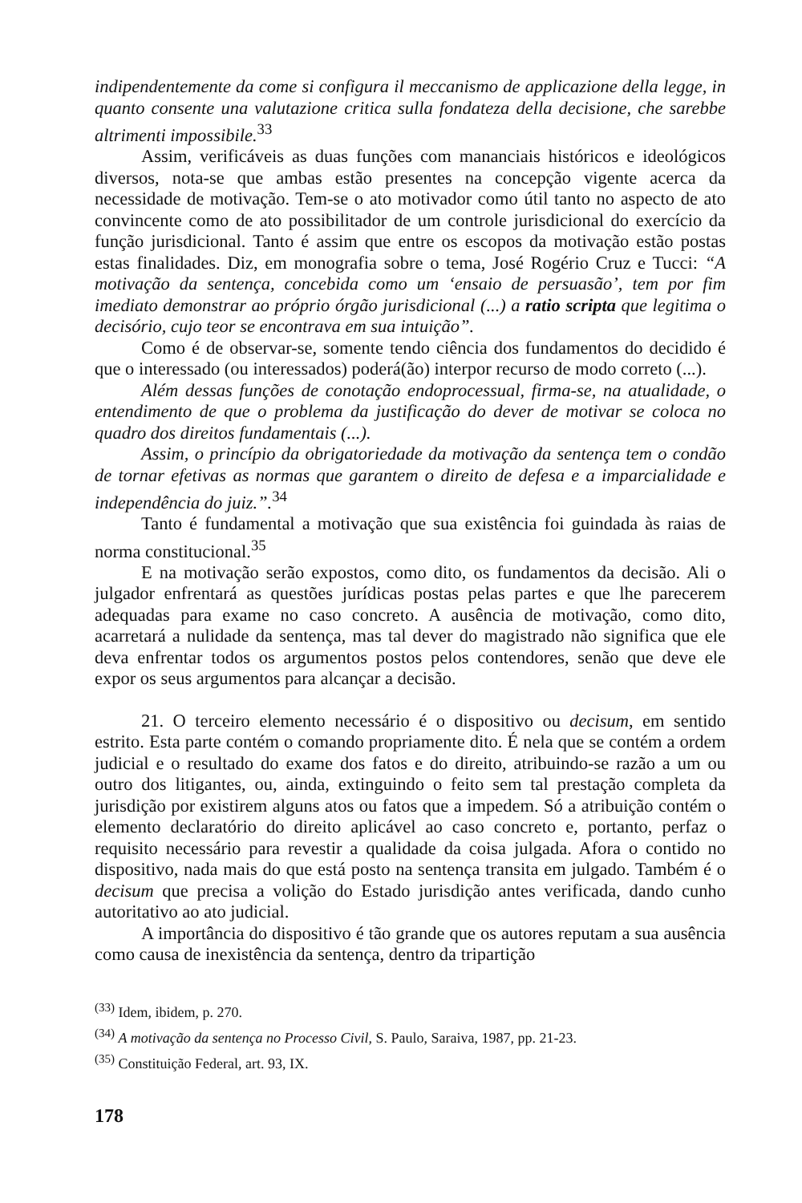indipendentemente da come si configura il meccanismo de applicazione della legge, in quanto consente una valutazione critica sulla fondateza della decisione, che sarebbe altrimenti impossibile.<sup>33</sup>
Assim, verificáveis as duas funções com mananciais históricos e ideológicos diversos, nota-se que ambas estão presentes na concepção vigente acerca da necessidade de motivação. Tem-se o ato motivador como útil tanto no aspecto de ato convincente como de ato possibilitador de um controle jurisdicional do exercício da função jurisdicional. Tanto é assim que entre os escopos da motivação estão postas estas finalidades. Diz, em monografia sobre o tema, José Rogério Cruz e Tucci: “A motivação da sentença, concebida como um ‘ensaio de persuasão’, tem por fim imediato demonstrar ao próprio órgão jurisdicional (...) a ratio scripta que legitima o decisório, cujo teor se encontrava em sua intuição”.
Como é de observar-se, somente tendo ciência dos fundamentos do decidido é que o interessado (ou interessados) poderá(ão) interpor recurso de modo correto (...).
Além dessas funções de conotação endoprocessual, firma-se, na atualidade, o entendimento de que o problema da justificação do dever de motivar se coloca no quadro dos direitos fundamentais (...).
Assim, o princípio da obrigatoriedade da motivação da sentença tem o condão de tornar efetivas as normas que garantem o direito de defesa e a imparcialidade e independência do juiz.”.<sup>34</sup>
Tanto é fundamental a motivação que sua existência foi guindada às raias de norma constitucional.<sup>35</sup>
E na motivação serão expostos, como dito, os fundamentos da decisão. Ali o julgador enfrentará as questões jurídicas postas pelas partes e que lhe parecerem adequadas para exame no caso concreto. A ausência de motivação, como dito, acarretará a nulidade da sentença, mas tal dever do magistrado não significa que ele deva enfrentar todos os argumentos postos pelos contendores, senão que deve ele expor os seus argumentos para alcançar a decisão.
21. O terceiro elemento necessário é o dispositivo ou decisum, em sentido estrito. Esta parte contém o comando propriamente dito. É nela que se contém a ordem judicial e o resultado do exame dos fatos e do direito, atribuindo-se razão a um ou outro dos litigantes, ou, ainda, extinguindo o feito sem tal prestação completa da jurisdição por existirem alguns atos ou fatos que a impedem. Só a atribuição contém o elemento declaratório do direito aplicável ao caso concreto e, portanto, perfaz o requisito necessário para revestir a qualidade da coisa julgada. Afora o contido no dispositivo, nada mais do que está posto na sentença transita em julgado. Também é o decisum que precisa a volição do Estado jurisdição antes verificada, dando cunho autoritativo ao ato judicial.
A importância do dispositivo é tão grande que os autores reputam a sua ausência como causa de inexistência da sentença, dentro da tripartição
<sup>(33)</sup> Idem, ibidem, p. 270.
<sup>(34)</sup> A motivação da sentença no Processo Civil, S. Paulo, Saraiva, 1987, pp. 21-23.
<sup>(35)</sup> Constituição Federal, art. 93, IX.
178